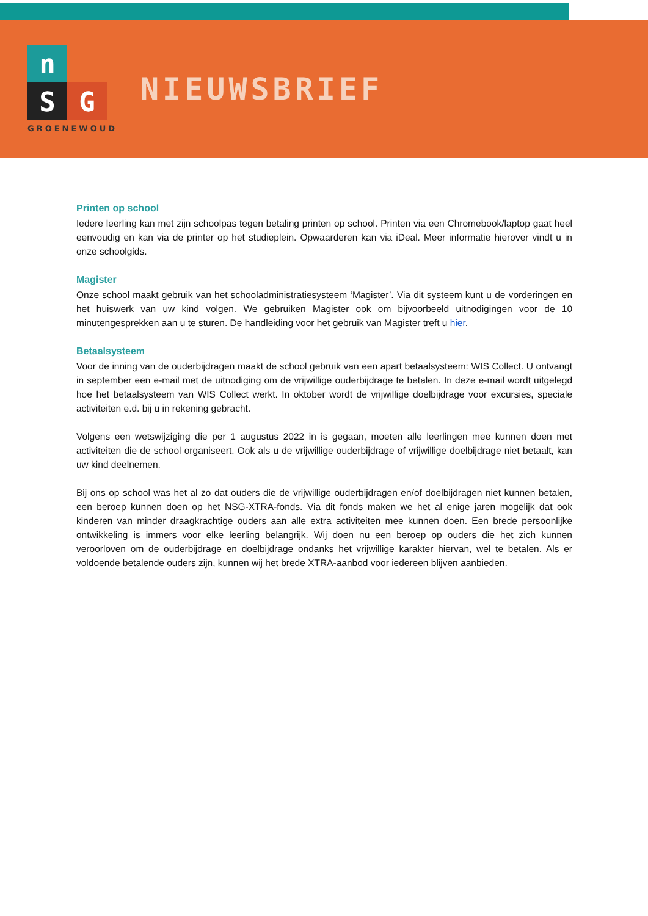n
S
G
GROENEWOUD
NIEUWSBRIEF
Printen op school
Iedere leerling kan met zijn schoolpas tegen betaling printen op school. Printen via een Chromebook/laptop gaat heel eenvoudig en kan via de printer op het studieplein. Opwaarderen kan via iDeal. Meer informatie hierover vindt u in onze schoolgids.
Magister
Onze school maakt gebruik van het schooladministratiesysteem ‘Magister’. Via dit systeem kunt u de vorderingen en het huiswerk van uw kind volgen. We gebruiken Magister ook om bijvoorbeeld uitnodigingen voor de 10 minutengesprekken aan u te sturen. De handleiding voor het gebruik van Magister treft u hier.
Betaalsysteem
Voor de inning van de ouderbijdragen maakt de school gebruik van een apart betaalsysteem: WIS Collect. U ontvangt in september een e-mail met de uitnodiging om de vrijwillige ouderbijdrage te betalen. In deze e-mail wordt uitgelegd hoe het betaalsysteem van WIS Collect werkt. In oktober wordt de vrijwillige doelbijdrage voor excursies, speciale activiteiten e.d. bij u in rekening gebracht.
Volgens een wetswijziging die per 1 augustus 2022 in is gegaan, moeten alle leerlingen mee kunnen doen met activiteiten die de school organiseert. Ook als u de vrijwillige ouderbijdrage of vrijwillige doelbijdrage niet betaalt, kan uw kind deelnemen.
Bij ons op school was het al zo dat ouders die de vrijwillige ouderbijdragen en/of doelbijdragen niet kunnen betalen, een beroep kunnen doen op het NSG-XTRA-fonds. Via dit fonds maken we het al enige jaren mogelijk dat ook kinderen van minder draagkrachtige ouders aan alle extra activiteiten mee kunnen doen. Een brede persoonlijke ontwikkeling is immers voor elke leerling belangrijk. Wij doen nu een beroep op ouders die het zich kunnen veroorloven om de ouderbijdrage en doelbijdrage ondanks het vrijwillige karakter hiervan, wel te betalen. Als er voldoende betalende ouders zijn, kunnen wij het brede XTRA-aanbod voor iedereen blijven aanbieden.